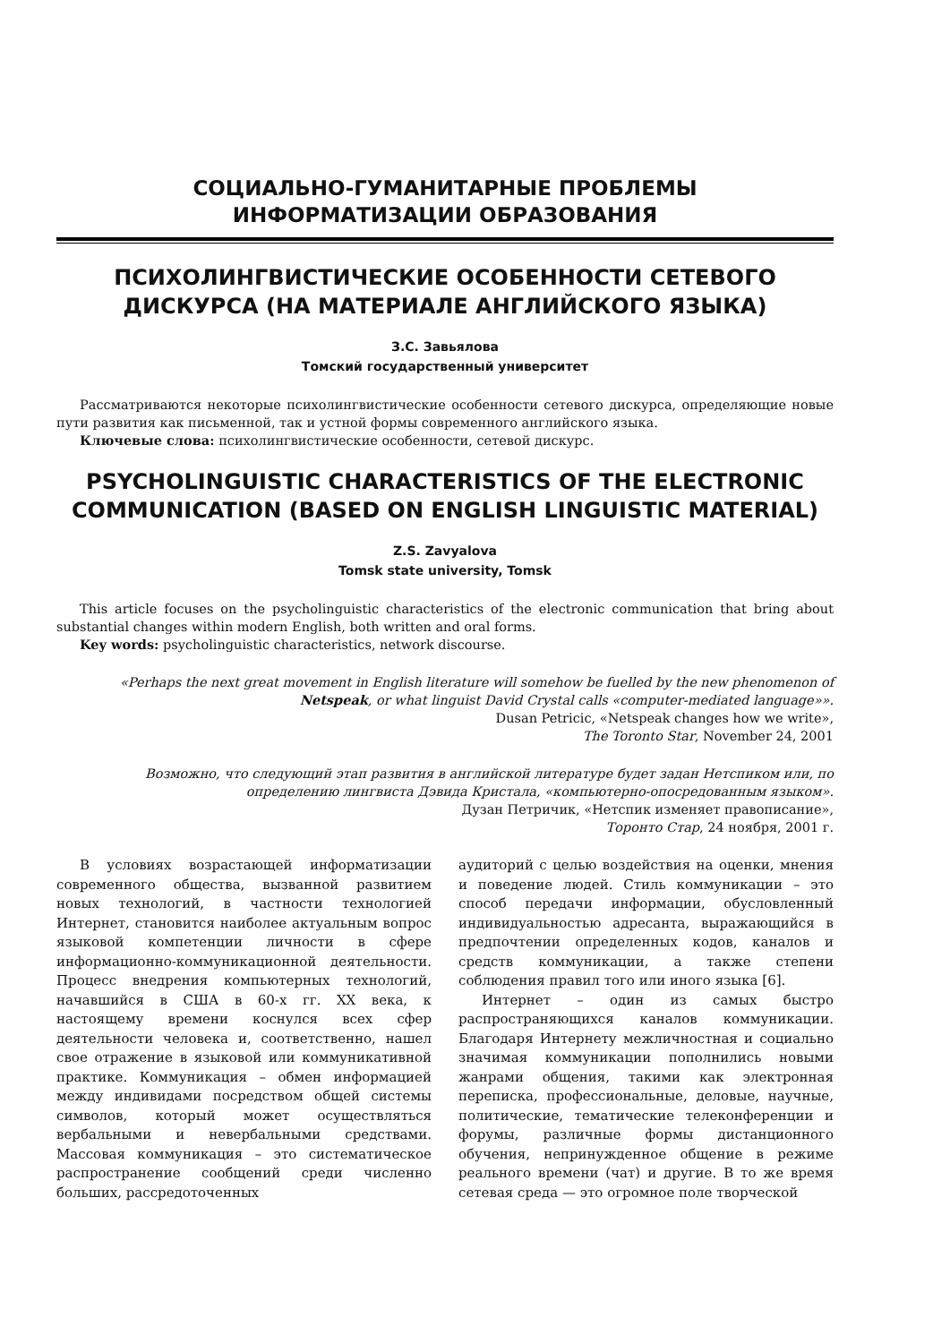СОЦИАЛЬНО-ГУМАНИТАРНЫЕ ПРОБЛЕМЫ
ИНФОРМАТИЗАЦИИ ОБРАЗОВАНИЯ
ПСИХОЛИНГВИСТИЧЕСКИЕ ОСОБЕННОСТИ СЕТЕВОГО ДИСКУРСА (НА МАТЕРИАЛЕ АНГЛИЙСКОГО ЯЗЫКА)
З.С. Завьялова
Томский государственный университет
Рассматриваются некоторые психолингвистические особенности сетевого дискурса, определяющие новые пути развития как письменной, так и устной формы современного английского языка.
Ключевые слова: психолингвистические особенности, сетевой дискурс.
PSYCHOLINGUISTIC CHARACTERISTICS OF THE ELECTRONIC COMMUNICATION (BASED ON ENGLISH LINGUISTIC MATERIAL)
Z.S. Zavyalova
Tomsk state university, Tomsk
This article focuses on the psycholinguistic characteristics of the electronic communication that bring about substantial changes within modern English, both written and oral forms.
Key words: psycholinguistic characteristics, network discourse.
«Perhaps the next great movement in English literature will somehow be fuelled by the new phenomenon of Netspeak, or what linguist David Crystal calls «computer-mediated language»».
Dusan Petricic, «Netspeak changes how we write»,
The Toronto Star, November 24, 2001
Возможно, что следующий этап развития в английской литературе будет задан Нетспиком или, по определению лингвиста Дэвида Кристала, «компьютерно-опосредованным языком».
Дузан Петричик, «Нетспик изменяет правописание»,
Торонто Стар, 24 ноября, 2001 г.
В условиях возрастающей информатизации современного общества, вызванной развитием новых технологий, в частности технологией Интернет, становится наиболее актуальным вопрос языковой компетенции личности в сфере информационно-коммуникационной деятельности. Процесс внедрения компьютерных технологий, начавшийся в США в 60-х гг. XX века, к настоящему времени коснулся всех сфер деятельности человека и, соответственно, нашел свое отражение в языковой или коммуникативной практике. Коммуникация – обмен информацией между индивидами посредством общей системы символов, который может осуществляться вербальными и невербальными средствами. Массовая коммуникация – это систематическое распространение сообщений среди численно больших, рассредоточенных
аудиторий с целью воздействия на оценки, мнения и поведение людей. Стиль коммуникации – это способ передачи информации, обусловленный индивидуальностью адресанта, выражающийся в предпочтении определенных кодов, каналов и средств коммуникации, а также степени соблюдения правил того или иного языка [6].
Интернет – один из самых быстро распространяющихся каналов коммуникации. Благодаря Интернету межличностная и социально значимая коммуникации пополнились новыми жанрами общения, такими как электронная переписка, профессиональные, деловые, научные, политические, тематические телеконференции и форумы, различные формы дистанционного обучения, непринужденное общение в режиме реального времени (чат) и другие. В то же время сетевая среда — это огромное поле творческой